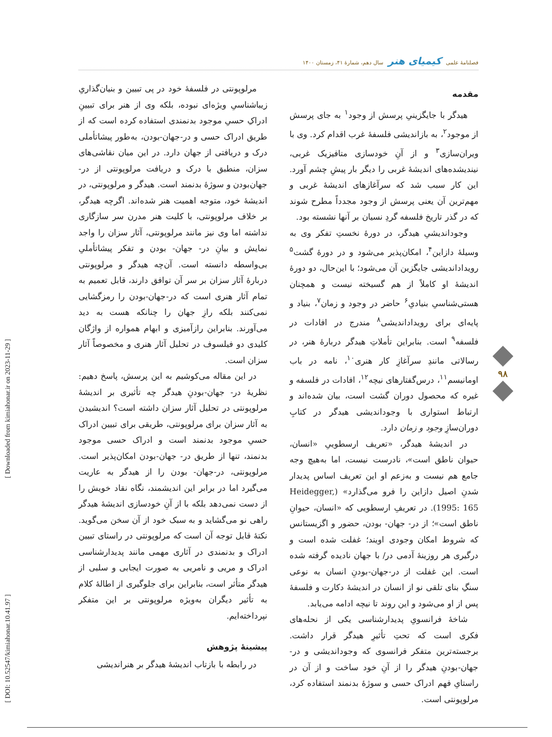فصلنامهٔ علمی کیمیای هنر سال دهم، شمارهٔ ۴۱، زمستان ۱۴۰۰
مقدمه
هیدگر با جایگزینیِ پرسش از وجود<sup>۱</sup> به جای پرسش از موجود<sup>۲</sup>، به بازاندیشی فلسفهٔ غرب اقدام کرد. وی با ویران‌سازی<sup>۳</sup> و از آنِ خودسازی متافیزیک غربی، نیندیشده‌های اندیشهٔ غربی را دیگر بار پیشِ چشم آورد. این کار سبب شد که سرآغازهای اندیشهٔ غربی و مهم‌ترین آن یعنی پرسش از وجود مجدداً مطرح شوند که در گذر تاریخ فلسفه گردِ نسیان بر آنها نشسته بود.
وجوداندیشیِ هیدگر، در دورهٔ نخستِ تفکر وی به وسیلهٔ دازاین<sup>۴</sup>، امکان‌پذیر می‌شود و در دورهٔ گشت<sup>۵</sup> رویداداندیشی جایگزین آن می‌شود؛ با این‌حال، دو دورهٔ اندیشهٔ او کاملاً از هم گسیخته نیست و همچنان هستی‌شناسیِ بنیادیِ<sup>۶</sup> حاضر در وجود و زمان<sup>۷</sup>، بنیاد و پایه‌ای برای رویداداندیشی<sup>۸</sup> مندرج در افادات در فلسفه<sup>۹</sup> است. بنابراین تأملاتِ هیدگر دربارهٔ هنر، در رسالاتی مانندِ سرآغازِ کار هنری<sup>۱۰</sup>، نامه در باب اومانیسم<sup>۱۱</sup>، درس‌گفتارهای نیچه<sup>۱۲</sup>، افادات در فلسفه و غیره که محصول دوران گشت است، بیان شده‌اند و ارتباط استواری با وجوداندیشی هیدگر در کتابِ دوران‌سازِ وجود و زمان دارد.
در اندیشهٔ هیدگر، «تعریف ارسطوییِ «انسان، حیوان ناطق است»، نادرست نیست، اما به‌هیچ وجه جامع هم نیست و به‌زعم او این تعریف اساس پدیدار شدنِ اصیل دازاین را فرو می‌گذارد» (Heidegger, 1995: 165). در تعریفِ ارسطویی که «انسان، حیوانِ ناطق است»؛ از در- جهان- بودن، حضور و اگزیستانس که شروط امکان وجودی اویند؛ غفلت شده است و درگیری هر روزینهٔ آدمی در/ با جهان نادیده گرفته شده است. این غفلت از در-جهان-بودنِ انسان به نوعی سنگِ بنای تلقی نو از انسان در اندیشهٔ دکارت و فلسفهٔ پس از او می‌شود و این روند تا نیچه ادامه می‌یابد.
شاخهٔ فرانسویِ پدیدارشناسی یکی از نحله‌های فکری است که تحتِ تأثیرِ هیدگر قرار داشت. برجسته‌ترین متفکر فرانسوی که وجوداندیشی و در-جهان-بودنِ هیدگر را از آنِ خود ساخت و از آن در راستایِ فهم ادراک حسی و سوژهٔ بدنمند استفاده کرد، مرلوپونتی است.
مرلوپونتی در فلسفهٔ خود در پی تبیین و بنیان‌گذاریِ زیباشناسیِ ویژه‌ای نبوده، بلکه وی از هنر برای تبیینِ ادراکِ حسیِ موجود بدنمندی استفاده کرده است که از طریق ادراک حسی و در-جهان-بودن، به‌طور پیشاتأملی درک و دریافتی از جهان دارد. در این میان نقاشی‌های سزان، منطبق با درک و دریافت مرلوپونتی از در-جهان‌بودن و سوژهٔ بدنمند است. هیدگر و مرلوپونتی، در اندیشهٔ خود، متوجه اهمیت هنر شده‌اند. اگرچه هیدگر، بر خلاف مرلوپونتی، با کلیت هنر مدرن سر سازگاری نداشته اما وی نیز مانند مرلوپونتی، آثار سزان را واجد نمایش و بیانِ در- جهان- بودن و تفکر پیشاتأملیِ بی‌واسطه دانسته است. آن‌چه هیدگر و مرلوپونتی دربارهٔ آثار سزان بر سر آن توافق دارند، قابل تعمیم به تمام آثار هنری است که در-جهان-بودن را رمزگشایی نمی‌کنند بلکه رازِ جهان را چنانکه هست به دید می‌آورند. بنابراین رازآمیزی و ابهام همواره از واژگان کلیدی دو فیلسوف در تحلیل آثار هنری و مخصوصاً آثار سزان است.
در این مقاله می‌کوشیم به این پرسش، پاسخ دهیم: نظریهٔ در- جهان-بودنِ هیدگر چه تأثیری بر اندیشهٔ مرلوپونتی در تحلیل آثار سزان داشته است؟ اندیشیدن به آثار سزان برای مرلوپونتی، طریقی برای تبیین ادراک حسیِ موجود بدنمند است و ادراک حسی موجود بدنمند، تنها از طریق در- جهان-بودن امکان‌پذیر است. مرلوپونتی، در-جهان- بودن را از هیدگر به عاریت می‌گیرد اما در برابر این اندیشمند، نگاه نقاد خویش را از دست نمی‌دهد بلکه با از آنِ خودسازی اندیشهٔ هیدگر راهی نو می‌گشاید و به سبک خود از آن سخن می‌گوید. نکتهٔ قابل توجه آن است که مرلوپونتی در راستای تبیین ادراک و بدنمندی در آثاری مهمی مانند پدیدارشناسی ادراک و مریی و نامریی به صورت ایجابی و سلبی از هیدگر متأثر است، بنابراین برای جلوگیری از اطالهٔ کلام به تأثیر دیگران به‌ویژه مرلوپونتی بر این متفکر نپرداخته‌ایم.
پیشینهٔ پژوهش
در رابطه با بازتاب اندیشهٔ هیدگر بر هنراندیشی
۹۸
[ DOI: 10.52547/kimiahonar.10.41.97 ] [ Downloaded from kimiahonar.ir on 2023-11-29 ]